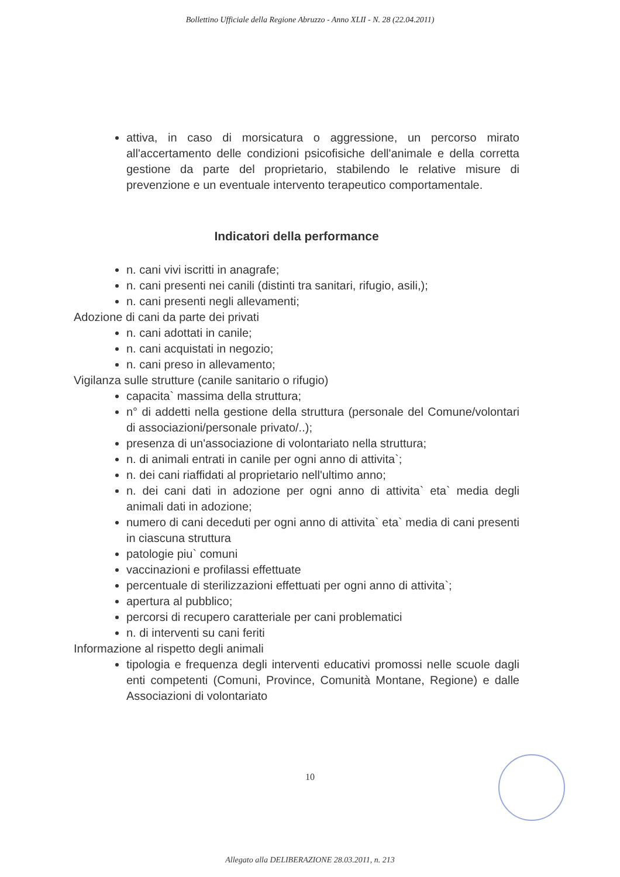Bollettino Ufficiale della Regione Abruzzo - Anno XLII - N. 28 (22.04.2011)
attiva, in caso di morsicatura o aggressione, un percorso mirato all'accertamento delle condizioni psicofisiche dell'animale e della corretta gestione da parte del proprietario, stabilendo le relative misure di prevenzione e un eventuale intervento terapeutico comportamentale.
Indicatori della performance
n. cani vivi iscritti in anagrafe;
n. cani presenti nei canili (distinti tra sanitari, rifugio, asili,);
n. cani presenti negli allevamenti;
Adozione di cani da parte dei privati
n. cani adottati in canile;
n. cani acquistati in negozio;
n. cani preso in allevamento;
Vigilanza sulle strutture (canile sanitario o rifugio)
capacita` massima della struttura;
n° di addetti nella gestione della struttura (personale del Comune/volontari di associazioni/personale privato/..);
presenza di un'associazione di volontariato nella struttura;
n. di animali entrati in canile per ogni anno di attivita`;
n. dei cani riaffidati al proprietario nell'ultimo anno;
n. dei cani dati in adozione per ogni anno di attivita` eta` media degli animali dati in adozione;
numero di cani deceduti per ogni anno di attivita` eta` media di cani presenti in ciascuna struttura
patologie piu` comuni
vaccinazioni e profilassi effettuate
percentuale di sterilizzazioni effettuati per ogni anno di attivita`;
apertura al pubblico;
percorsi di recupero caratteriale per cani problematici
n. di interventi su cani feriti
Informazione al rispetto degli animali
tipologia e frequenza degli interventi educativi promossi nelle scuole dagli enti competenti (Comuni, Province, Comunità Montane, Regione) e dalle Associazioni di volontariato
10
Allegato alla DELIBERAZIONE 28.03.2011, n. 213